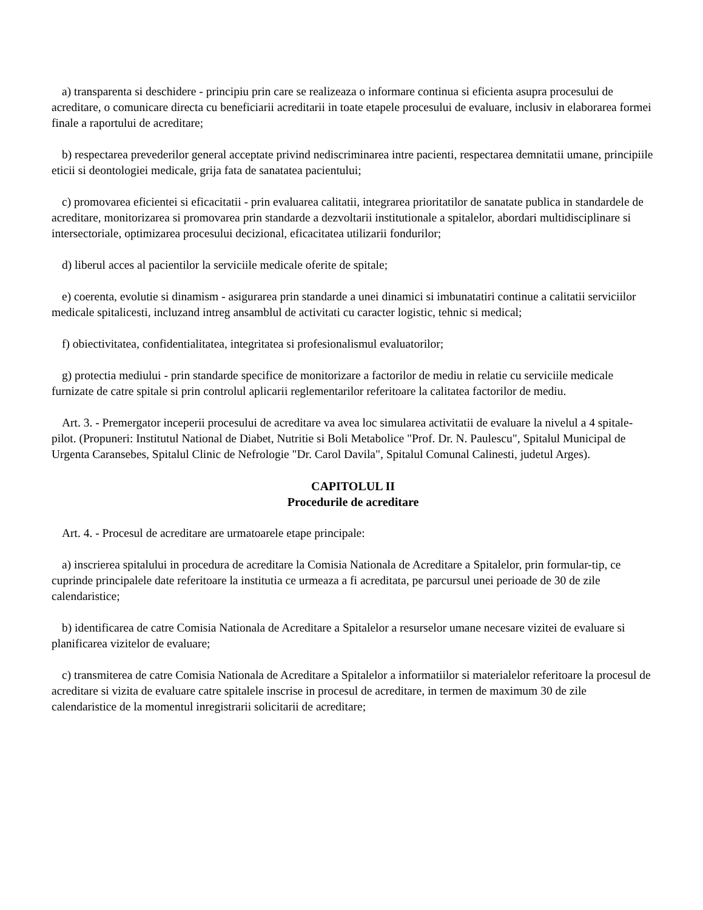a) transparenta si deschidere - principiu prin care se realizeaza o informare continua si eficienta asupra procesului de acreditare, o comunicare directa cu beneficiarii acreditarii in toate etapele procesului de evaluare, inclusiv in elaborarea formei finale a raportului de acreditare;
b) respectarea prevederilor general acceptate privind nediscriminarea intre pacienti, respectarea demnitatii umane, principiile eticii si deontologiei medicale, grija fata de sanatatea pacientului;
c) promovarea eficientei si eficacitatii - prin evaluarea calitatii, integrarea prioritatilor de sanatate publica in standardele de acreditare, monitorizarea si promovarea prin standarde a dezvoltarii institutionale a spitalelor, abordari multidisciplinare si intersectoriale, optimizarea procesului decizional, eficacitatea utilizarii fondurilor;
d) liberul acces al pacientilor la serviciile medicale oferite de spitale;
e) coerenta, evolutie si dinamism - asigurarea prin standarde a unei dinamici si imbunatatiri continue a calitatii serviciilor medicale spitalicesti, incluzand intreg ansamblul de activitati cu caracter logistic, tehnic si medical;
f) obiectivitatea, confidentialitatea, integritatea si profesionalismul evaluatorilor;
g) protectia mediului - prin standarde specifice de monitorizare a factorilor de mediu in relatie cu serviciile medicale furnizate de catre spitale si prin controlul aplicarii reglementarilor referitoare la calitatea factorilor de mediu.
Art. 3. - Premergator inceperii procesului de acreditare va avea loc simularea activitatii de evaluare la nivelul a 4 spitale-pilot. (Propuneri: Institutul National de Diabet, Nutritie si Boli Metabolice "Prof. Dr. N. Paulescu", Spitalul Municipal de Urgenta Caransebes, Spitalul Clinic de Nefrologie "Dr. Carol Davila", Spitalul Comunal Calinesti, judetul Arges).
CAPITOLUL II
Procedurile de acreditare
Art. 4. - Procesul de acreditare are urmatoarele etape principale:
a) inscrierea spitalului in procedura de acreditare la Comisia Nationala de Acreditare a Spitalelor, prin formular-tip, ce cuprinde principalele date referitoare la institutia ce urmeaza a fi acreditata, pe parcursul unei perioade de 30 de zile calendaristice;
b) identificarea de catre Comisia Nationala de Acreditare a Spitalelor a resurselor umane necesare vizitei de evaluare si planificarea vizitelor de evaluare;
c) transmiterea de catre Comisia Nationala de Acreditare a Spitalelor a informatiilor si materialelor referitoare la procesul de acreditare si vizita de evaluare catre spitalele inscrise in procesul de acreditare, in termen de maximum 30 de zile calendaristice de la momentul inregistrarii solicitarii de acreditare;